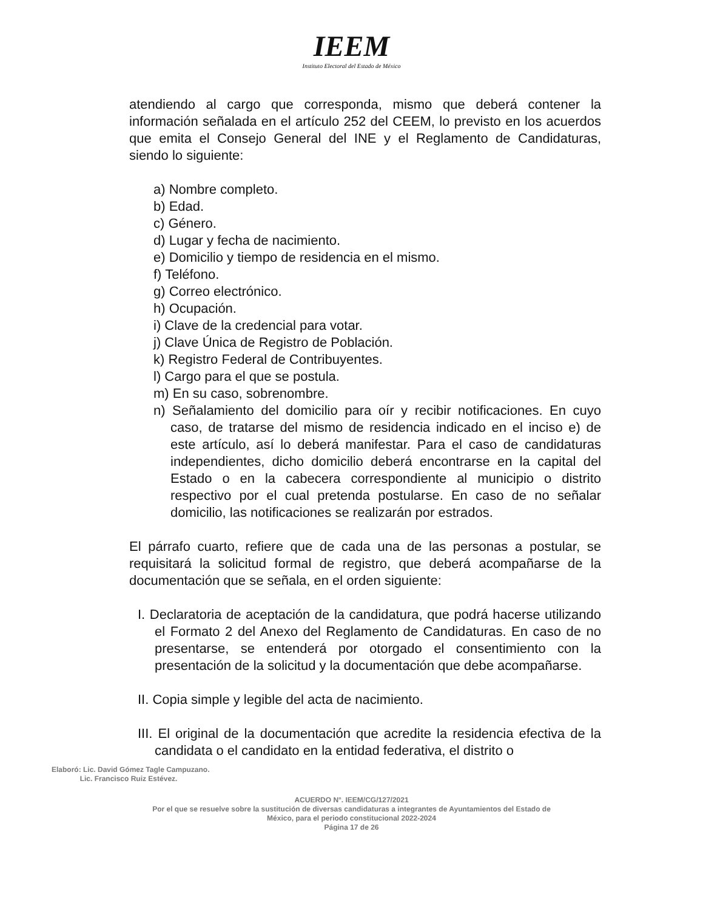IEEM
Instituto Electoral del Estado de México
atendiendo al cargo que corresponda, mismo que deberá contener la información señalada en el artículo 252 del CEEM, lo previsto en los acuerdos que emita el Consejo General del INE y el Reglamento de Candidaturas, siendo lo siguiente:
a) Nombre completo.
b) Edad.
c) Género.
d) Lugar y fecha de nacimiento.
e) Domicilio y tiempo de residencia en el mismo.
f) Teléfono.
g) Correo electrónico.
h) Ocupación.
i) Clave de la credencial para votar.
j) Clave Única de Registro de Población.
k) Registro Federal de Contribuyentes.
l) Cargo para el que se postula.
m) En su caso, sobrenombre.
n) Señalamiento del domicilio para oír y recibir notificaciones. En cuyo caso, de tratarse del mismo de residencia indicado en el inciso e) de este artículo, así lo deberá manifestar. Para el caso de candidaturas independientes, dicho domicilio deberá encontrarse en la capital del Estado o en la cabecera correspondiente al municipio o distrito respectivo por el cual pretenda postularse. En caso de no señalar domicilio, las notificaciones se realizarán por estrados.
El párrafo cuarto, refiere que de cada una de las personas a postular, se requisitará la solicitud formal de registro, que deberá acompañarse de la documentación que se señala, en el orden siguiente:
I. Declaratoria de aceptación de la candidatura, que podrá hacerse utilizando el Formato 2 del Anexo del Reglamento de Candidaturas. En caso de no presentarse, se entenderá por otorgado el consentimiento con la presentación de la solicitud y la documentación que debe acompañarse.
II. Copia simple y legible del acta de nacimiento.
III. El original de la documentación que acredite la residencia efectiva de la candidata o el candidato en la entidad federativa, el distrito o
Elaboró: Lic. David Gómez Tagle Campuzano.
Lic. Francisco Ruiz Estévez.
ACUERDO N°. IEEM/CG/127/2021
Por el que se resuelve sobre la sustitución de diversas candidaturas a integrantes de Ayuntamientos del Estado de
México, para el periodo constitucional 2022-2024
Página 17 de 26